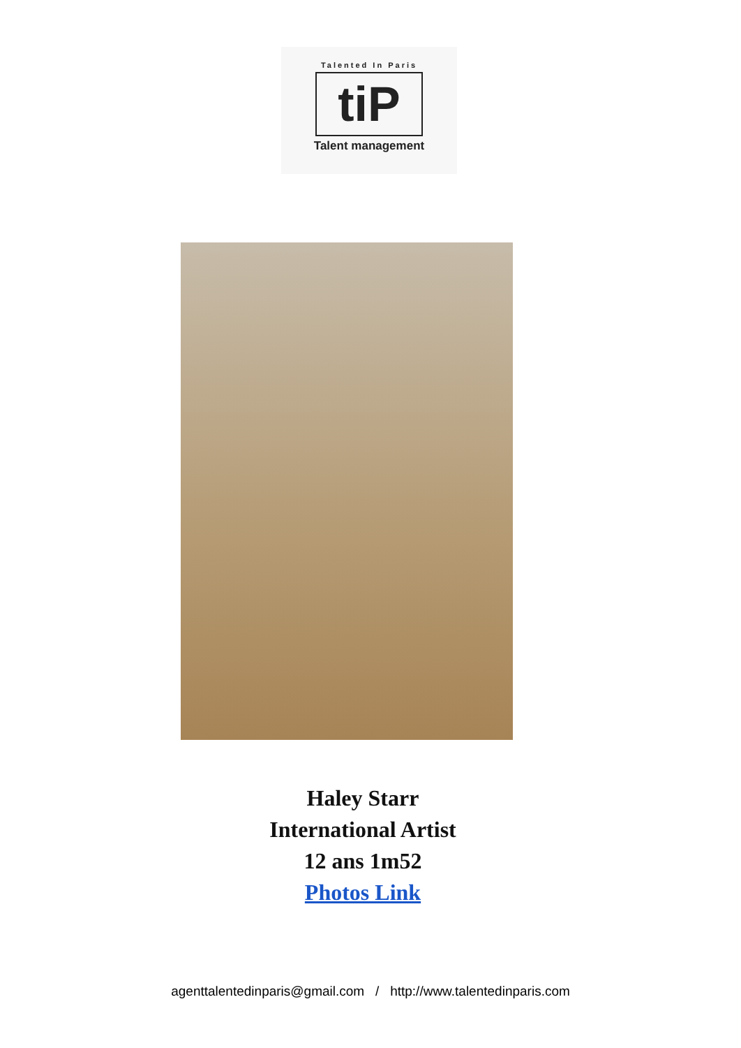Talented In Paris
tiP
Talent management
Haley Starr
International Artist
12 ans 1m52
Photos Link
agenttalentedinparis@gmail.com / http://www.talentedinparis.com